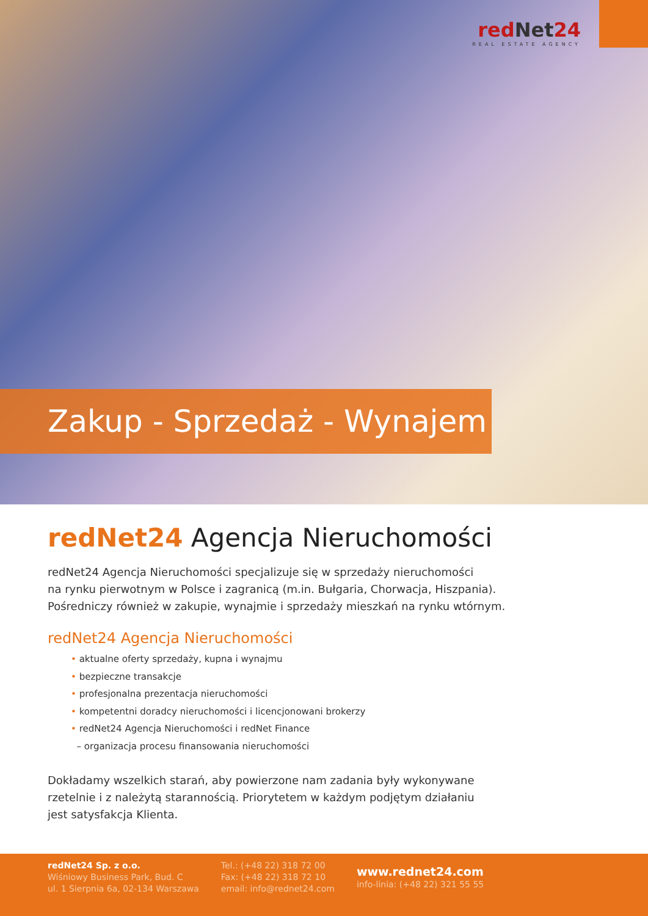redNet24
REAL ESTATE AGENCY
Zakup - Sprzedaż - Wynajem
redNet24 Agencja Nieruchomości
redNet24 Agencja Nieruchomości specjalizuje się w sprzedaży nieruchomości
na rynku pierwotnym w Polsce i zagranicą (m.in. Bułgaria, Chorwacja, Hiszpania).
Pośredniczy również w zakupie, wynajmie i sprzedaży mieszkań na rynku wtórnym.
redNet24 Agencja Nieruchomości
• aktualne oferty sprzedaży, kupna i wynajmu
• bezpieczne transakcje
• profesjonalna prezentacja nieruchomości
• kompetentni doradcy nieruchomości i licencjonowani brokerzy
• redNet24 Agencja Nieruchomości i redNet Finance
– organizacja procesu finansowania nieruchomości
Dokładamy wszelkich starań, aby powierzone nam zadania były wykonywane
rzetelnie i z należytą starannością. Priorytetem w każdym podjętym działaniu
jest satysfakcja Klienta.
redNet24 Sp. z o.o.
Wiśniowy Business Park, Bud. C
ul. 1 Sierpnia 6a, 02-134 Warszawa
Tel.: (+48 22) 318 72 00
Fax: (+48 22) 318 72 10
email: info@rednet24.com
www.rednet24.com
info-linia: (+48 22) 321 55 55